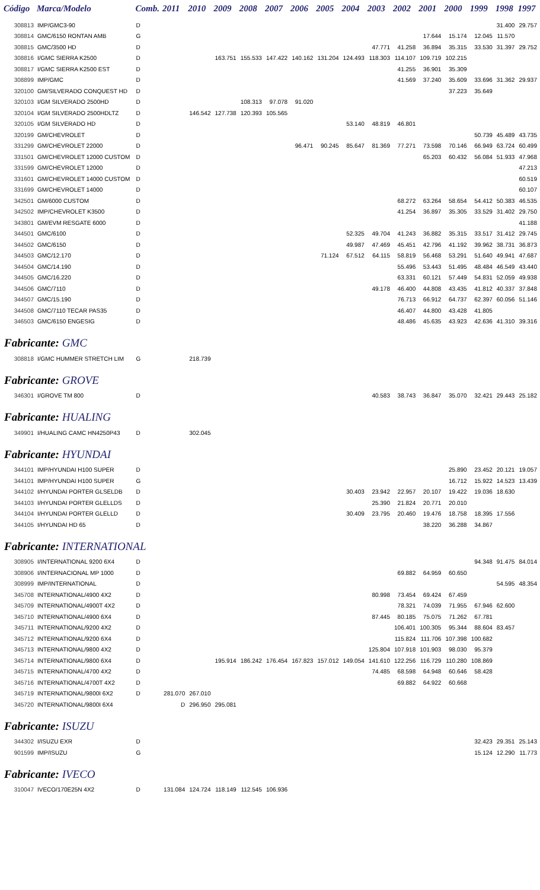| Código | Marca/Modelo | Comb. | 2011 | 2010 | 2009 | 2008 | 2007 | 2006 | 2005 | 2004 | 2003 | 2002 | 2001 | 2000 | 1999 | 1998 | 1997 |
| --- | --- | --- | --- | --- | --- | --- | --- | --- | --- | --- | --- | --- | --- | --- | --- | --- | --- |
| 308813 | IMP/GMC3-90 | D | | | | | | | | | | | | | | 31.400 | 29.757 |
| 308814 | GMC/6150 RONTAN AMB | G | | | | | | | | | | | 17.644 | 15.174 | 12.045 | 11.570 | |
| 308815 | GMC/3500 HD | D | | | | | | | | | 47.771 | 41.258 | 36.894 | 35.315 | 33.530 | 31.397 | 29.752 |
| 308816 | I/GMC SIERRA K2500 | D | | | 163.751 | 155.533 | 147.422 | 140.162 | 131.204 | 124.493 | 118.303 | 114.107 | 109.719 | 102.215 | | | |
| 308817 | I/GMC SIERRA K2500 EST | D | | | | | | | | | | 41.255 | 36.901 | 35.309 | | | |
| 308899 | IMP/GMC | D | | | | | | | | | | 41.569 | 37.240 | 35.609 | 33.696 | 31.362 | 29.937 |
| 320100 | GM/SILVERADO CONQUEST HD | D | | | | | | | | | | | | 37.223 | 35.649 | | |
| 320103 | I/GM SILVERADO 2500HD | D | | | | 108.313 | 97.078 | 91.020 | | | | | | | | | |
| 320104 | I/GM SILVERADO 2500HDLTZ | D | | 146.542 | 127.738 | 120.393 | 105.565 | | | | | | | | | | |
| 320105 | I/GM SILVERADO HD | D | | | | | | | | 53.140 | 48.819 | 46.801 | | | | | |
| 320199 | GM/CHEVROLET | D | | | | | | | | | | | | | 50.739 | 45.489 | 43.735 |
| 331299 | GM/CHEVROLET 22000 | D | | | | | | 96.471 | 90.245 | 85.647 | 81.369 | 77.271 | 73.598 | 70.146 | 66.949 | 63.724 | 60.499 |
| 331501 | GM/CHEVROLET 12000 CUSTOM | D | | | | | | | | | | | 65.203 | 60.432 | 56.084 | 51.933 | 47.968 |
| 331599 | GM/CHEVROLET 12000 | D | | | | | | | | | | | | | | | 47.213 |
| 331601 | GM/CHEVROLET 14000 CUSTOM | D | | | | | | | | | | | | | | | 60.519 |
| 331699 | GM/CHEVROLET 14000 | D | | | | | | | | | | | | | | | 60.107 |
| 342501 | GM/6000 CUSTOM | D | | | | | | | | | | 68.272 | 63.264 | 58.654 | 54.412 | 50.383 | 46.535 |
| 342502 | IMP/CHEVROLET K3500 | D | | | | | | | | | | 41.254 | 36.897 | 35.305 | 33.529 | 31.402 | 29.750 |
| 343801 | GM/EVM RESGATE 6000 | D | | | | | | | | | | | | | | | 41.188 |
| 344501 | GMC/6100 | D | | | | | | | | 52.325 | 49.704 | 41.243 | 36.882 | 35.315 | 33.517 | 31.412 | 29.745 |
| 344502 | GMC/6150 | D | | | | | | | | 49.987 | 47.469 | 45.451 | 42.796 | 41.192 | 39.962 | 38.731 | 36.873 |
| 344503 | GMC/12.170 | D | | | | | | | 71.124 | 67.512 | 64.115 | 58.819 | 56.468 | 53.291 | 51.640 | 49.941 | 47.687 |
| 344504 | GMC/14.190 | D | | | | | | | | | | 55.496 | 53.443 | 51.495 | 48.484 | 46.549 | 43.440 |
| 344505 | GMC/16.220 | D | | | | | | | | | | 63.331 | 60.121 | 57.449 | 54.831 | 52.059 | 49.938 |
| 344506 | GMC/7110 | D | | | | | | | | | 49.178 | 46.400 | 44.808 | 43.435 | 41.812 | 40.337 | 37.848 |
| 344507 | GMC/15.190 | D | | | | | | | | | | 76.713 | 66.912 | 64.737 | 62.397 | 60.056 | 51.146 |
| 344508 | GMC/7110 TECAR PAS35 | D | | | | | | | | | | 46.407 | 44.800 | 43.428 | 41.805 | | |
| 346503 | GMC/6150 ENGESIG | D | | | | | | | | | | 48.486 | 45.635 | 43.923 | 42.636 | 41.310 | 39.316 |
| Fabricante: GMC | | | | | | | | | | | | | | | | | |
| 308818 | I/GMC HUMMER STRETCH LIM | G | | 218.739 | | | | | | | | | | | | | |
| Fabricante: GROVE | | | | | | | | | | | | | | | | | |
| 346301 | I/GROVE TM 800 | D | | | | | | | | | 40.583 | 38.743 | 36.847 | 35.070 | 32.421 | 29.443 | 25.182 |
| Fabricante: HUALING | | | | | | | | | | | | | | | | | |
| 349901 | I/HUALING CAMC HN4250P43 | D | | 302.045 | | | | | | | | | | | | | |
| Fabricante: HYUNDAI | | | | | | | | | | | | | | | | | |
| 344101 | IMP/HYUNDAI H100 SUPER | D | | | | | | | | | | | | 25.890 | 23.452 | 20.121 | 19.057 |
| 344101 | IMP/HYUNDAI H100 SUPER | G | | | | | | | | | | | | 16.712 | 15.922 | 14.523 | 13.439 |
| 344102 | I/HYUNDAI PORTER GLSELDB | D | | | | | | | | 30.403 | 23.942 | 22.957 | 20.107 | 19.422 | 19.036 | 18.630 | |
| 344103 | I/HYUNDAI PORTER GLELLDS | D | | | | | | | | | 25.390 | 21.824 | 20.771 | 20.010 | | | |
| 344104 | I/HYUNDAI PORTER GLELLD | D | | | | | | | | 30.409 | 23.795 | 20.460 | 19.476 | 18.758 | 18.395 | 17.556 | |
| 344105 | I/HYUNDAI HD 65 | D | | | | | | | | | | | 38.220 | 36.288 | 34.867 | | |
| Fabricante: INTERNATIONAL | | | | | | | | | | | | | | | | | |
| 308905 | I/INTERNATIONAL 9200 6X4 | D | | | | | | | | | | | | | 94.348 | 91.475 | 84.014 |
| 308906 | I/INTERNACIONAL MP 1000 | D | | | | | | | | | | 69.882 | 64.959 | 60.650 | | | |
| 308999 | IMP/INTERNATIONAL | D | | | | | | | | | | | | | | 54.595 | 48.354 |
| 345708 | INTERNATIONAL/4900 4X2 | D | | | | | | | | | 80.998 | 73.454 | 69.424 | 67.459 | | | |
| 345709 | INTERNATIONAL/4900T 4X2 | D | | | | | | | | | | 78.321 | 74.039 | 71.955 | 67.946 | 62.600 | |
| 345710 | INTERNATIONAL/4900 6X4 | D | | | | | | | | | 87.445 | 80.185 | 75.075 | 71.262 | 67.781 | | |
| 345711 | INTERNATIONAL/9200 4X2 | D | | | | | | | | | | 106.401 | 100.305 | 95.344 | 88.604 | 83.457 | |
| 345712 | INTERNATIONAL/9200 6X4 | D | | | | | | | | | | 115.824 | 111.706 | 107.398 | 100.682 | | |
| 345713 | INTERNATIONAL/9800 4X2 | D | | | | | | | | | 125.804 | 107.918 | 101.903 | 98.030 | 95.379 | | |
| 345714 | INTERNATIONAL/9800 6X4 | D | | | 195.914 | 186.242 | 176.454 | 167.823 | 157.012 | 149.054 | 141.610 | 122.256 | 116.729 | 110.280 | 108.869 | | |
| 345715 | INTERNATIONAL/4700 4X2 | D | | | | | | | | | 74.485 | 68.598 | 64.948 | 60.646 | 58.428 | | |
| 345716 | INTERNATIONAL/4700T 4X2 | D | | | | | | | | | | 69.882 | 64.922 | 60.668 | | | |
| 345719 | INTERNATIONAL/9800I 6X2 | D | 281.070 | 267.010 | | | | | | | | | | | | | |
| 345720 | INTERNATIONAL/9800I 6X4 | | D | 296.950 | 295.081 | | | | | | | | | | | | |
| Fabricante: ISUZU | | | | | | | | | | | | | | | | | |
| 344302 | I/ISUZU EXR | D | | | | | | | | | | | | | 32.423 | 29.351 | 25.143 |
| 901599 | IMP/ISUZU | G | | | | | | | | | | | | | 15.124 | 12.290 | 11.773 |
| Fabricante: IVECO | | | | | | | | | | | | | | | | | |
| 310047 | IVECO/170E25N 4X2 | D | 131.084 | 124.724 | 118.149 | 112.545 | 106.936 | | | | | | | | | | |